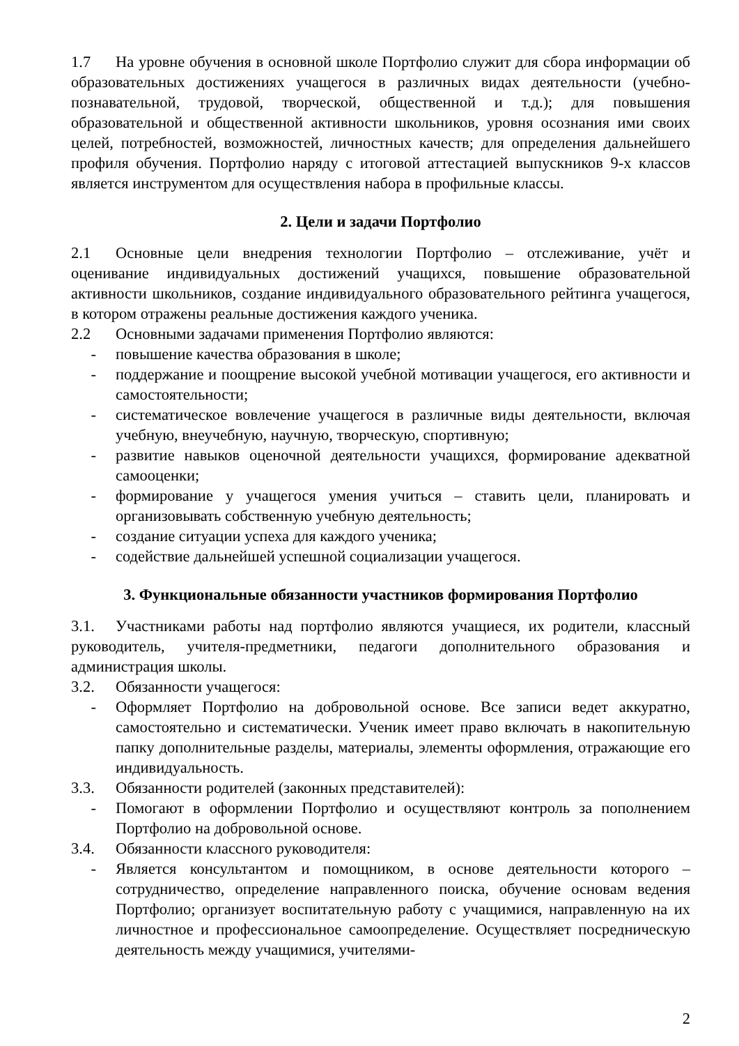1.7 На уровне обучения в основной школе Портфолио служит для сбора информации об образовательных достижениях учащегося в различных видах деятельности (учебно-познавательной, трудовой, творческой, общественной и т.д.); для повышения образовательной и общественной активности школьников, уровня осознания ими своих целей, потребностей, возможностей, личностных качеств; для определения дальнейшего профиля обучения. Портфолио наряду с итоговой аттестацией выпускников 9-х классов является инструментом для осуществления набора в профильные классы.
2. Цели и задачи Портфолио
2.1 Основные цели внедрения технологии Портфолио – отслеживание, учёт и оценивание индивидуальных достижений учащихся, повышение образовательной активности школьников, создание индивидуального образовательного рейтинга учащегося, в котором отражены реальные достижения каждого ученика.
2.2 Основными задачами применения Портфолио являются:
- повышение качества образования в школе;
- поддержание и поощрение высокой учебной мотивации учащегося, его активности и самостоятельности;
- систематическое вовлечение учащегося в различные виды деятельности, включая учебную, внеучебную, научную, творческую, спортивную;
- развитие навыков оценочной деятельности учащихся, формирование адекватной самооценки;
- формирование у учащегося умения учиться – ставить цели, планировать и организовывать собственную учебную деятельность;
- создание ситуации успеха для каждого ученика;
- содействие дальнейшей успешной социализации учащегося.
3. Функциональные обязанности участников формирования Портфолио
3.1. Участниками работы над портфолио являются учащиеся, их родители, классный руководитель, учителя-предметники, педагоги дополнительного образования и администрация школы.
3.2. Обязанности учащегося:
- Оформляет Портфолио на добровольной основе. Все записи ведет аккуратно, самостоятельно и систематически. Ученик имеет право включать в накопительную папку дополнительные разделы, материалы, элементы оформления, отражающие его индивидуальность.
3.3. Обязанности родителей (законных представителей):
- Помогают в оформлении Портфолио и осуществляют контроль за пополнением Портфолио на добровольной основе.
3.4. Обязанности классного руководителя:
- Является консультантом и помощником, в основе деятельности которого – сотрудничество, определение направленного поиска, обучение основам ведения Портфолио; организует воспитательную работу с учащимися, направленную на их личностное и профессиональное самоопределение. Осуществляет посредническую деятельность между учащимися, учителями-
2